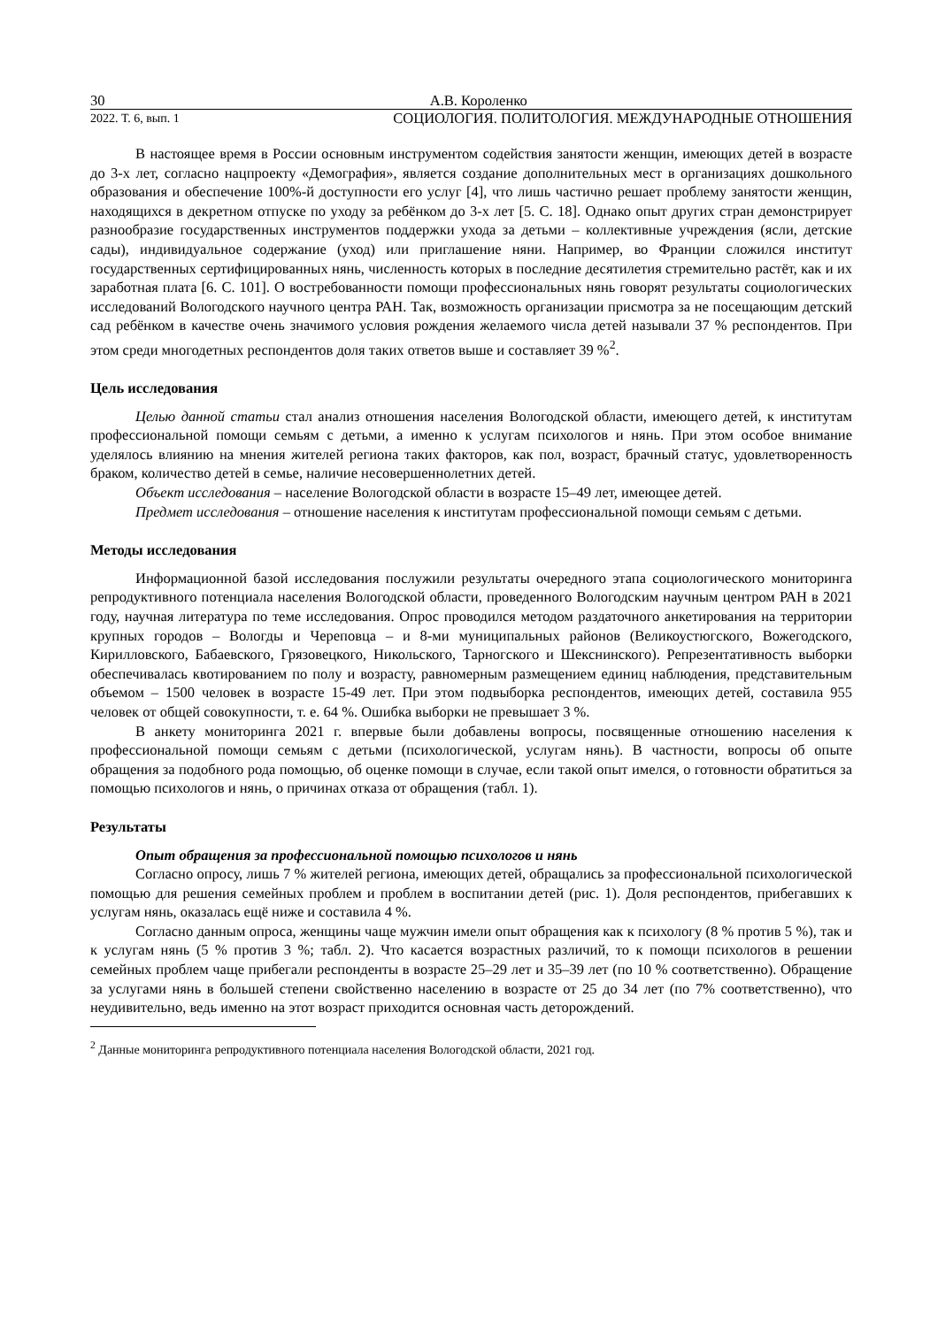30 А.В. Короленко
2022. Т. 6, вып. 1 СОЦИОЛОГИЯ. ПОЛИТОЛОГИЯ. МЕЖДУНАРОДНЫЕ ОТНОШЕНИЯ
В настоящее время в России основным инструментом содействия занятости женщин, имеющих детей в возрасте до 3-х лет, согласно нацпроекту «Демография», является создание дополнительных мест в организациях дошкольного образования и обеспечение 100%-й доступности его услуг [4], что лишь частично решает проблему занятости женщин, находящихся в декретном отпуске по уходу за ребёнком до 3-х лет [5. С. 18]. Однако опыт других стран демонстрирует разнообразие государственных инструментов поддержки ухода за детьми – коллективные учреждения (ясли, детские сады), индивидуальное содержание (уход) или приглашение няни. Например, во Франции сложился институт государственных сертифицированных нянь, численность которых в последние десятилетия стремительно растёт, как и их заработная плата [6. С. 101]. О востребованности помощи профессиональных нянь говорят результаты социологических исследований Вологодского научного центра РАН. Так, возможность организации присмотра за не посещающим детский сад ребёнком в качестве очень значимого условия рождения желаемого числа детей называли 37 % респондентов. При этом среди многодетных респондентов доля таких ответов выше и составляет 39 %<sup>2</sup>.
Цель исследования
Целью данной статьи стал анализ отношения населения Вологодской области, имеющего детей, к институтам профессиональной помощи семьям с детьми, а именно к услугам психологов и нянь. При этом особое внимание уделялось влиянию на мнения жителей региона таких факторов, как пол, возраст, брачный статус, удовлетворенность браком, количество детей в семье, наличие несовершеннолетних детей.
Объект исследования – население Вологодской области в возрасте 15–49 лет, имеющее детей.
Предмет исследования – отношение населения к институтам профессиональной помощи семьям с детьми.
Методы исследования
Информационной базой исследования послужили результаты очередного этапа социологического мониторинга репродуктивного потенциала населения Вологодской области, проведенного Вологодским научным центром РАН в 2021 году, научная литература по теме исследования. Опрос проводился методом раздаточного анкетирования на территории крупных городов – Вологды и Череповца – и 8-ми муниципальных районов (Великоустюгского, Вожегодского, Кирилловского, Бабаевского, Грязовецкого, Никольского, Тарногского и Шекснинского). Репрезентативность выборки обеспечивалась квотированием по полу и возрасту, равномерным размещением единиц наблюдения, представительным объемом – 1500 человек в возрасте 15-49 лет. При этом подвыборка респондентов, имеющих детей, составила 955 человек от общей совокупности, т. е. 64 %. Ошибка выборки не превышает 3 %.
В анкету мониторинга 2021 г. впервые были добавлены вопросы, посвященные отношению населения к профессиональной помощи семьям с детьми (психологической, услугам нянь). В частности, вопросы об опыте обращения за подобного рода помощью, об оценке помощи в случае, если такой опыт имелся, о готовности обратиться за помощью психологов и нянь, о причинах отказа от обращения (табл. 1).
Результаты
Опыт обращения за профессиональной помощью психологов и нянь
Согласно опросу, лишь 7 % жителей региона, имеющих детей, обращались за профессиональной психологической помощью для решения семейных проблем и проблем в воспитании детей (рис. 1). Доля респондентов, прибегавших к услугам нянь, оказалась ещё ниже и составила 4 %.
Согласно данным опроса, женщины чаще мужчин имели опыт обращения как к психологу (8 % против 5 %), так и к услугам нянь (5 % против 3 %; табл. 2). Что касается возрастных различий, то к помощи психологов в решении семейных проблем чаще прибегали респонденты в возрасте 25–29 лет и 35–39 лет (по 10 % соответственно). Обращение за услугами нянь в большей степени свойственно населению в возрасте от 25 до 34 лет (по 7% соответственно), что неудивительно, ведь именно на этот возраст приходится основная часть деторождений.
<sup>2</sup> Данные мониторинга репродуктивного потенциала населения Вологодской области, 2021 год.